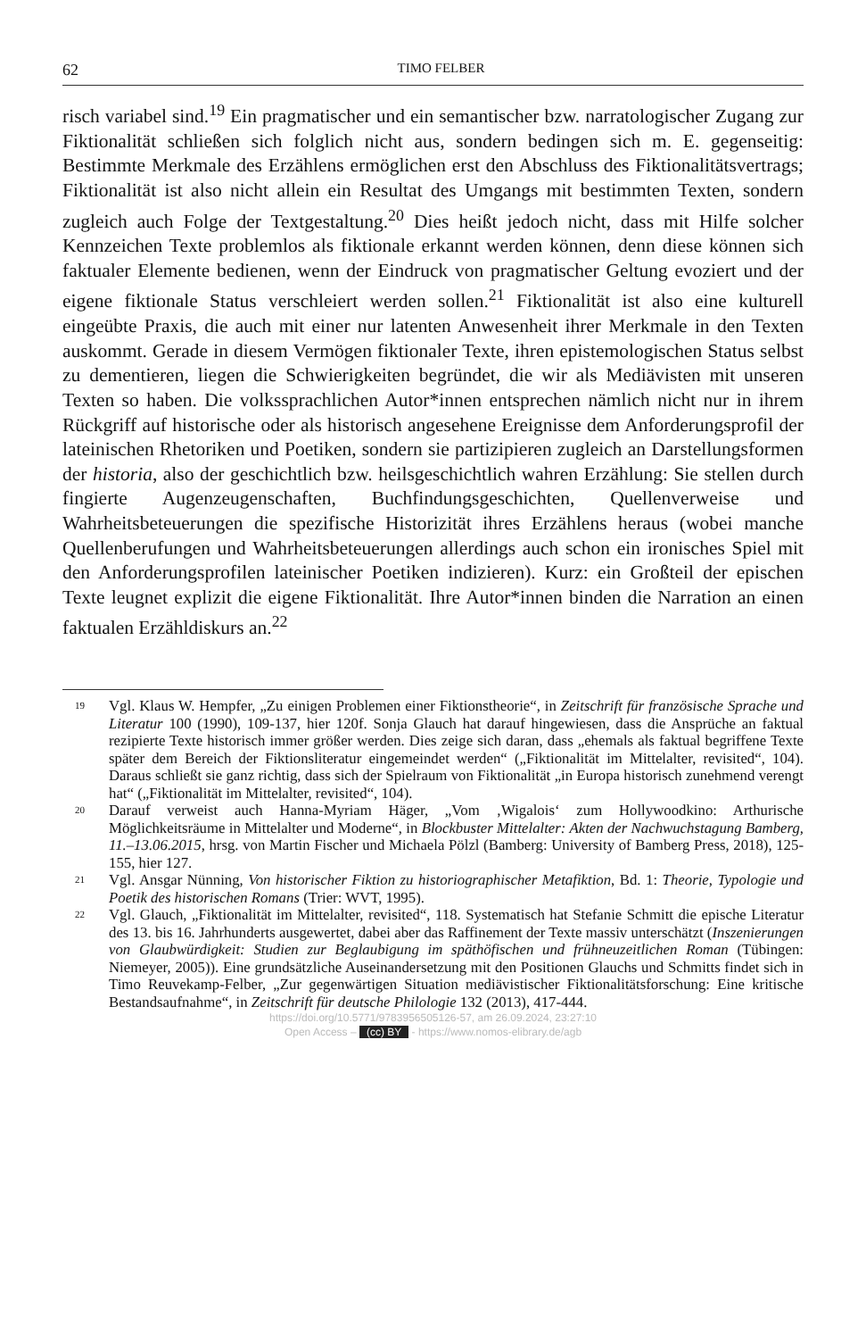62 TIMO FELBER
risch variabel sind.<sup>19</sup> Ein pragmatischer und ein semantischer bzw. narratologischer Zugang zur Fiktionalität schließen sich folglich nicht aus, sondern bedingen sich m. E. gegenseitig: Bestimmte Merkmale des Erzählens ermöglichen erst den Abschluss des Fiktionalitätsvertrags; Fiktionalität ist also nicht allein ein Resultat des Umgangs mit bestimmten Texten, sondern zugleich auch Folge der Textgestaltung.<sup>20</sup> Dies heißt jedoch nicht, dass mit Hilfe solcher Kennzeichen Texte problemlos als fiktionale erkannt werden können, denn diese können sich faktualer Elemente bedienen, wenn der Eindruck von pragmatischer Geltung evoziert und der eigene fiktionale Status verschleiert werden sollen.<sup>21</sup> Fiktionalität ist also eine kulturell eingeübte Praxis, die auch mit einer nur latenten Anwesenheit ihrer Merkmale in den Texten auskommt. Gerade in diesem Vermögen fiktionaler Texte, ihren epistemologischen Status selbst zu dementieren, liegen die Schwierigkeiten begründet, die wir als Mediävisten mit unseren Texten so haben. Die volkssprachlichen Autor*innen entsprechen nämlich nicht nur in ihrem Rückgriff auf historische oder als historisch angesehene Ereignisse dem Anforderungsprofil der lateinischen Rhetoriken und Poetiken, sondern sie partizipieren zugleich an Darstellungsformen der historia, also der geschichtlich bzw. heilsgeschichtlich wahren Erzählung: Sie stellen durch fingierte Augenzeugenschaften, Buchfindungsgeschichten, Quellenverweise und Wahrheitsbeteuerungen die spezifische Historizität ihres Erzählens heraus (wobei manche Quellenberufungen und Wahrheitsbeteuerungen allerdings auch schon ein ironisches Spiel mit den Anforderungsprofilen lateinischer Poetiken indizieren). Kurz: ein Großteil der epischen Texte leugnet explizit die eigene Fiktionalität. Ihre Autor*innen binden die Narration an einen faktualen Erzähldiskurs an.<sup>22</sup>
19 Vgl. Klaus W. Hempfer, „Zu einigen Problemen einer Fiktionstheorie“, in Zeitschrift für französische Sprache und Literatur 100 (1990), 109-137, hier 120f. Sonja Glauch hat darauf hingewiesen, dass die Ansprüche an faktual rezipierte Texte historisch immer größer werden. Dies zeige sich daran, dass „ehemals als faktual begriffene Texte später dem Bereich der Fiktionsliteratur eingemeindet werden“ („Fiktionalität im Mittelalter, revisited“, 104). Daraus schließt sie ganz richtig, dass sich der Spielraum von Fiktionalität „in Europa historisch zunehmend verengt hat“ („Fiktionalität im Mittelalter, revisited“, 104).
20 Darauf verweist auch Hanna-Myriam Häger, „Vom ‚Wigalois‘ zum Hollywoodkino: Arthurische Möglichkeitsräume in Mittelalter und Moderne“, in Blockbuster Mittelalter: Akten der Nachwuchstagung Bamberg, 11.–13.06.2015, hrsg. von Martin Fischer und Michaela Pölzl (Bamberg: University of Bamberg Press, 2018), 125-155, hier 127.
21 Vgl. Ansgar Nünning, Von historischer Fiktion zu historiographischer Metafiktion, Bd. 1: Theorie, Typologie und Poetik des historischen Romans (Trier: WVT, 1995).
22 Vgl. Glauch, „Fiktionalität im Mittelalter, revisited“, 118. Systematisch hat Stefanie Schmitt die epische Literatur des 13. bis 16. Jahrhunderts ausgewertet, dabei aber das Raffinement der Texte massiv unterschätzt (Inszenierungen von Glaubwürdigkeit: Studien zur Beglaubigung im späthöfischen und frühneuzeitlichen Roman (Tübingen: Niemeyer, 2005)). Eine grundsätzliche Auseinandersetzung mit den Positionen Glauchs und Schmitts findet sich in Timo Reuvekamp-Felber, „Zur gegenwärtigen Situation mediävistischer Fiktionalitätsforschung: Eine kritische Bestandsaufnahme“, in Zeitschrift für deutsche Philologie 132 (2013), 417-444.
https://doi.org/10.5771/9783956505126-57, am 26.09.2024, 23:27:10
Open Access – (cc) BY - https://www.nomos-elibrary.de/agb